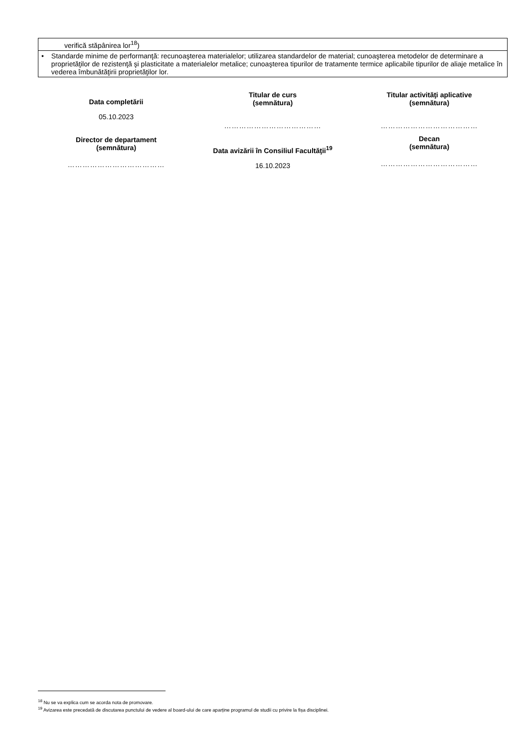| verifică stăpânirea lor<sup>18</sup>) |
| • Standarde minime de performanţă: recunoaşterea materialelor; utilizarea standardelor de material; cunoaşterea metodelor de determinare a proprietăţilor de rezistenţă şi plasticitate a materialelor metalice; cunoaşterea tipurilor de tratamente termice aplicabile tipurilor de aliaje metalice în vederea îmbunătăţirii proprietăţilor lor. |
Data completării
05.10.2023
Director de departament
(semnătura)
…………………………………
Titular de curs
(semnătura)
…………………………………
Data avizării în Consiliul Facultăţii<sup>19</sup>
16.10.2023
Titular activităţi aplicative
(semnătura)
…………………………………
Decan
(semnătura)
…………………………………
<sup>18</sup> Nu se va explica cum se acorda nota de promovare.
<sup>19</sup> Avizarea este precedată de discutarea punctului de vedere al board-ului de care aparține programul de studii cu privire la fișa disciplinei.